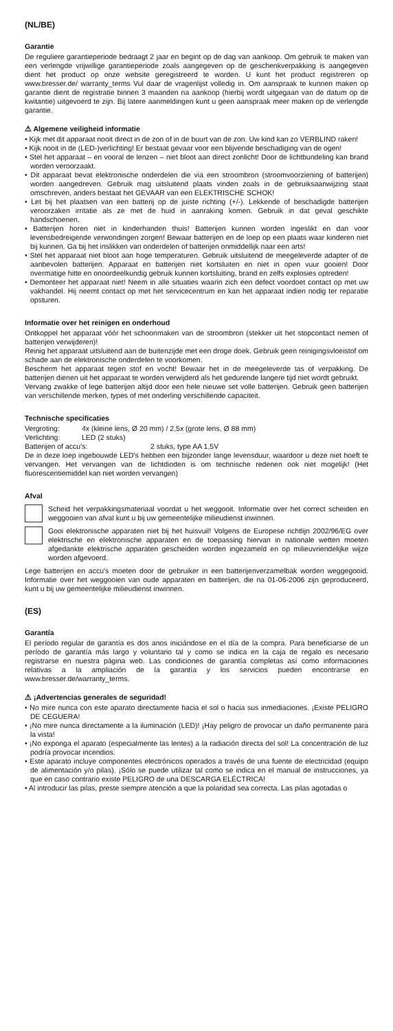(NL/BE)
Garantie
De reguliere garantieperiode bedraagt 2 jaar en begint op de dag van aankoop. Om gebruik te maken van een verlengde vrijwillige garantieperiode zoals aangegeven op de geschenkverpakking is aangegeven dient het product op onze website geregistreerd te worden. U kunt het product registreren op www.bresser.de/ warranty_terms Vul daar de vragenlijst volledig in. Om aanspraak te kunnen maken op garantie dient de registratie binnen 3 maanden na aankoop (hierbij wordt uitgegaan van de datum op de kwitantie) uitgevoerd te zijn. Bij latere aanmeldingen kunt u geen aanspraak meer maken op de verlengde garantie.
⚠ Algemene veiligheid informatie
• Kijk met dit apparaat nooit direct in de zon of in de buurt van de zon. Uw kind kan zo VERBLIND raken!
• Kijk nooit in de (LED-)verlichting! Er bestaat gevaar voor een blijvende beschadiging van de ogen!
• Stel het apparaat – en vooral de lenzen – niet bloot aan direct zonlicht! Door de lichtbundeling kan brand worden veroorzaakt.
• Dit apparaat bevat elektronische onderdelen die via een stroombron (stroomvoorziening of batterijen) worden aangedreven. Gebruik mag uitsluitend plaats vinden zoals in de gebruiksaanwijzing staat omschreven, anders bestaat het GEVAAR van een ELEKTRISCHE SCHOK!
• Let bij het plaatsen van een batterij op de juiste richting (+/-). Lekkende of beschadigde batterijen veroorzaken irritatie als ze met de huid in aanraking komen. Gebruik in dat geval geschikte handschoenen.
• Batterijen horen niet in kinderhanden thuis! Batterijen kunnen worden ingeslikt en dan voor levensbedreigende verwondingen zorgen! Bewaar batterijen en de loep op een plaats waar kinderen niet bij kunnen. Ga bij het inslikken van onderdelen of batterijen onmiddellijk naar een arts!
• Stel het apparaat niet bloot aan hoge temperaturen. Gebruik uitsluitend de meegeleverde adapter of de aanbevolen batterijen. Apparaat en batterijen niet kortsluiten en niet in open vuur gooien! Door overmatige hitte en onoordeelkundig gebruik kunnen kortsluiting, brand en zelfs explosies optreden!
• Demonteer het apparaat niet! Neem in alle situaties waarin zich een defect voordoet contact op met uw vakhandel. Hij neemt contact op met het servicecentrum en kan het apparaat indien nodig ter reparatie opsturen.
Informatie over het reinigen en onderhoud
Ontkoppel het apparaat vóór het schoonmaken van de stroombron (stekker uit het stopcontact nemen of batterijen verwijderen)!
Reinig het apparaat uitsluitend aan de buitenzijde met een droge doek. Gebruik geen reinigingsvloeistof om schade aan de elektronische onderdelen te voorkomen.
Bescherm het apparaat tegen stof en vocht! Bewaar het in de meegeleverde tas of verpakking. De batterijen dienen uit het apparaat te worden verwijderd als het gedurende langere tijd niet wordt gebruikt.
Vervang zwakke of lege batterijen altijd door een hele nieuwe set volle batterijen. Gebruik geen batterijen van verschillende merken, types of met onderling verschillende capaciteit.
Technische specificaties
Vergroting: 4x (kleine lens, Ø 20 mm) / 2,5x (grote lens, Ø 88 mm)
Verlichting: LED (2 stuks)
Batterijen of accu's: 2 stuks, type AA 1,5V
De in deze loep ingebouwde LED's hebben een bijzonder lange levensduur, waardoor u deze niet hoeft te vervangen. Het vervangen van de lichtdioden is om technische redenen ook niet mogelijk! (Het fluorescentiemiddel kan niet worden vervangen)
Afval
Scheid het verpakkingsmateriaal voordat u het weggooit. Informatie over het correct scheiden en weggooien van afval kunt u bij uw gemeentelijke milieudienst inwinnen.
Gooi elektronische apparaten niet bij het huisvuil! Volgens de Europese richtlijn 2002/96/EG over elektrische en elektronische apparaten en de toepassing hiervan in nationale wetten moeten afgedankte elektrische apparaten gescheiden worden ingezameld en op milieuvriendelijke wijze worden afgevoerd.
Lege batterijen en accu's moeten door de gebruiker in een batterijenverzamelbak worden weggegooid. Informatie over het weggooien van oude apparaten en batterijen, die na 01-06-2006 zijn geproduceerd, kunt u bij uw gemeentelijke milieudienst inwinnen.
(ES)
Garantía
El período regular de garantía es dos anos iniciándose en el día de la compra. Para beneficiarse de un período de garantía más largo y voluntario tal y como se indica en la caja de regalo es necesario registrarse en nuestra página web. Las condiciones de garantía completas así como informaciones relativas a la ampliación de la garantía y los servicios pueden encontrarse en www.bresser.de/warranty_terms.
⚠ ¡Advertencias generales de seguridad!
• No mire nunca con este aparato directamente hacia el sol o hacia sus inmediaciones. ¡Existe PELIGRO DE CEGUERA!
• ¡No mire nunca directamente a la iluminación (LED)! ¡Hay peligro de provocar un daño permanente para la vista!
• ¡No exponga el aparato (especialmente las lentes) a la radiación directa del sol! La concentración de luz podría provocar incendios.
• Este aparato incluye componentes electrónicos operados a través de una fuente de electricidad (equipo de alimentación y/o pilas). ¡Sólo se puede utilizar tal como se indica en el manual de instrucciones, ya que en caso contrario existe PELIGRO de una DESCARGA ELÉCTRICA!
• Al introducir las pilas, preste siempre atención a que la polaridad sea correcta. Las pilas agotadas o